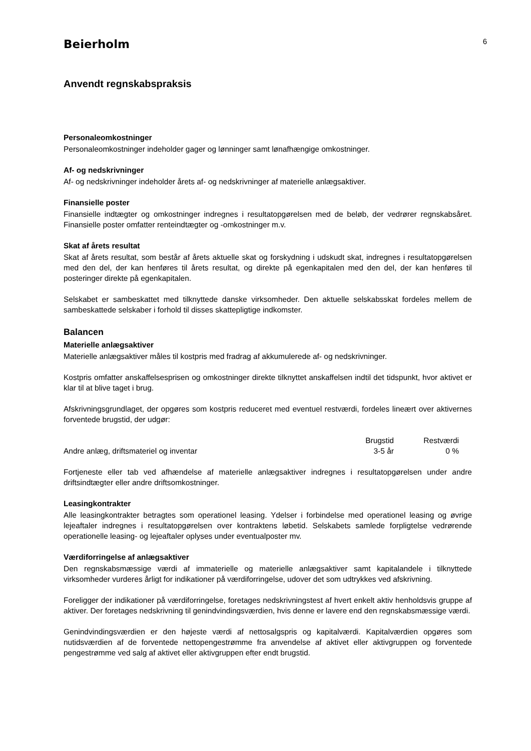Beierholm
6
Anvendt regnskabspraksis
Personaleomkostninger
Personaleomkostninger indeholder gager og lønninger samt lønafhængige omkostninger.
Af- og nedskrivninger
Af- og nedskrivninger indeholder årets af- og nedskrivninger af materielle anlægsaktiver.
Finansielle poster
Finansielle indtægter og omkostninger indregnes i resultatopgørelsen med de beløb, der vedrører regnskabsåret. Finansielle poster omfatter renteindtægter og -omkostninger m.v.
Skat af årets resultat
Skat af årets resultat, som består af årets aktuelle skat og forskydning i udskudt skat, indregnes i resultatopgørelsen med den del, der kan henføres til årets resultat, og direkte på egenkapitalen med den del, der kan henføres til posteringer direkte på egenkapitalen.
Selskabet er sambeskattet med tilknyttede danske virksomheder. Den aktuelle selskabsskat fordeles mellem de sambeskattede selskaber i forhold til disses skattepligtige indkomster.
Balancen
Materielle anlægsaktiver
Materielle anlægsaktiver måles til kostpris med fradrag af akkumulerede af- og nedskrivninger.
Kostpris omfatter anskaffelsesprisen og omkostninger direkte tilknyttet anskaffelsen indtil det tidspunkt, hvor aktivet er klar til at blive taget i brug.
Afskrivningsgrundlaget, der opgøres som kostpris reduceret med eventuel restværdi, fordeles lineært over aktivernes forventede brugstid, der udgør:
| | Brugstid | Restværdi | |
| --- | --- | --- | --- |
| Andre anlæg, driftsmateriel og inventar | 3-5 år | 0 % | |
Fortjeneste eller tab ved afhændelse af materielle anlægsaktiver indregnes i resultatopgørelsen under andre driftsindtægter eller andre driftsomkostninger.
Leasingkontrakter
Alle leasingkontrakter betragtes som operationel leasing. Ydelser i forbindelse med operationel leasing og øvrige lejeaftaler indregnes i resultatopgørelsen over kontraktens løbetid. Selskabets samlede forpligtelse vedrørende operationelle leasing- og lejeaftaler oplyses under eventualposter mv.
Værdiforringelse af anlægsaktiver
Den regnskabsmæssige værdi af immaterielle og materielle anlægsaktiver samt kapitalandele i tilknyttede virksomheder vurderes årligt for indikationer på værdiforringelse, udover det som udtrykkes ved afskrivning.
Foreligger der indikationer på værdiforringelse, foretages nedskrivningstest af hvert enkelt aktiv henholdsvis gruppe af aktiver. Der foretages nedskrivning til genindvindingsværdien, hvis denne er lavere end den regnskabsmæssige værdi.
Genindvindingsværdien er den højeste værdi af nettosalgspris og kapitalværdi. Kapitalværdien opgøres som nutidsværdien af de forventede nettopengestrømme fra anvendelse af aktivet eller aktivgruppen og forventede pengestrømme ved salg af aktivet eller aktivgruppen efter endt brugstid.